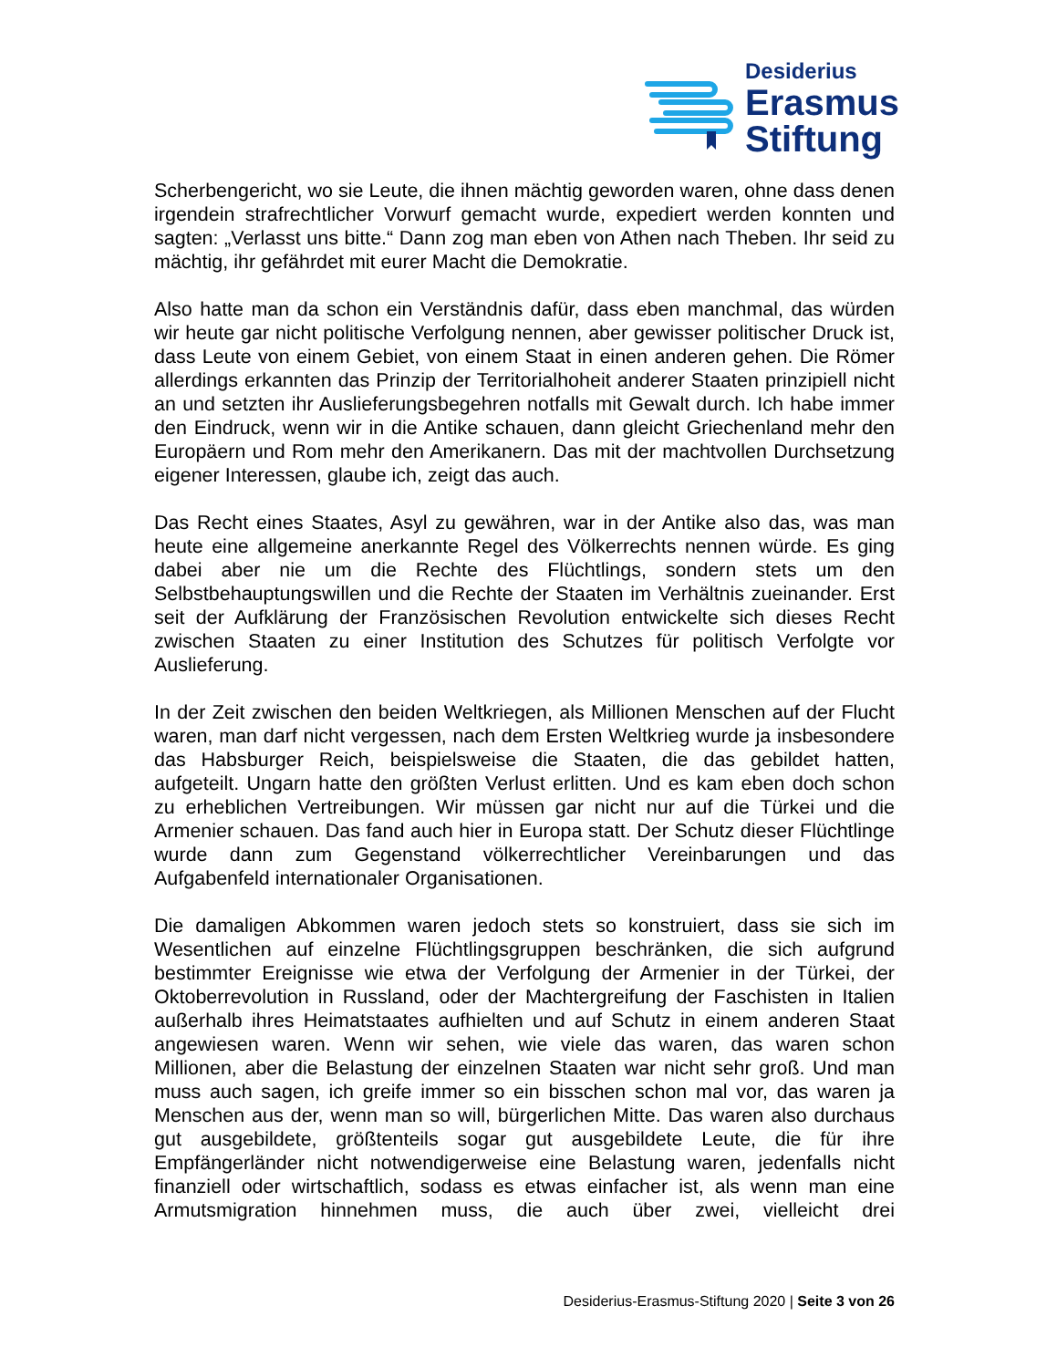Desiderius
Erasmus
Stiftung
Scherbengericht, wo sie Leute, die ihnen mächtig geworden waren, ohne dass denen irgendein strafrechtlicher Vorwurf gemacht wurde, expediert werden konnten und sagten: „Verlasst uns bitte.“ Dann zog man eben von Athen nach Theben. Ihr seid zu mächtig, ihr gefährdet mit eurer Macht die Demokratie.
Also hatte man da schon ein Verständnis dafür, dass eben manchmal, das würden wir heute gar nicht politische Verfolgung nennen, aber gewisser politischer Druck ist, dass Leute von einem Gebiet, von einem Staat in einen anderen gehen. Die Römer allerdings erkannten das Prinzip der Territorialhoheit anderer Staaten prinzipiell nicht an und setzten ihr Auslieferungsbegehren notfalls mit Gewalt durch. Ich habe immer den Eindruck, wenn wir in die Antike schauen, dann gleicht Griechenland mehr den Europäern und Rom mehr den Amerikanern. Das mit der machtvollen Durchsetzung eigener Interessen, glaube ich, zeigt das auch.
Das Recht eines Staates, Asyl zu gewähren, war in der Antike also das, was man heute eine allgemeine anerkannte Regel des Völkerrechts nennen würde. Es ging dabei aber nie um die Rechte des Flüchtlings, sondern stets um den Selbstbehauptungswillen und die Rechte der Staaten im Verhältnis zueinander. Erst seit der Aufklärung der Französischen Revolution entwickelte sich dieses Recht zwischen Staaten zu einer Institution des Schutzes für politisch Verfolgte vor Auslieferung.
In der Zeit zwischen den beiden Weltkriegen, als Millionen Menschen auf der Flucht waren, man darf nicht vergessen, nach dem Ersten Weltkrieg wurde ja insbesondere das Habsburger Reich, beispielsweise die Staaten, die das gebildet hatten, aufgeteilt. Ungarn hatte den größten Verlust erlitten. Und es kam eben doch schon zu erheblichen Vertreibungen. Wir müssen gar nicht nur auf die Türkei und die Armenier schauen. Das fand auch hier in Europa statt. Der Schutz dieser Flüchtlinge wurde dann zum Gegenstand völkerrechtlicher Vereinbarungen und das Aufgabenfeld internationaler Organisationen.
Die damaligen Abkommen waren jedoch stets so konstruiert, dass sie sich im Wesentlichen auf einzelne Flüchtlingsgruppen beschränken, die sich aufgrund bestimmter Ereignisse wie etwa der Verfolgung der Armenier in der Türkei, der Oktoberrevolution in Russland, oder der Machtergreifung der Faschisten in Italien außerhalb ihres Heimatstaates aufhielten und auf Schutz in einem anderen Staat angewiesen waren. Wenn wir sehen, wie viele das waren, das waren schon Millionen, aber die Belastung der einzelnen Staaten war nicht sehr groß. Und man muss auch sagen, ich greife immer so ein bisschen schon mal vor, das waren ja Menschen aus der, wenn man so will, bürgerlichen Mitte. Das waren also durchaus gut ausgebildete, größtenteils sogar gut ausgebildete Leute, die für ihre Empfängerländer nicht notwendigerweise eine Belastung waren, jedenfalls nicht finanziell oder wirtschaftlich, sodass es etwas einfacher ist, als wenn man eine Armutsmigration hinnehmen muss, die auch über zwei, vielleicht drei
Desiderius-Erasmus-Stiftung 2020 | Seite 3 von 26